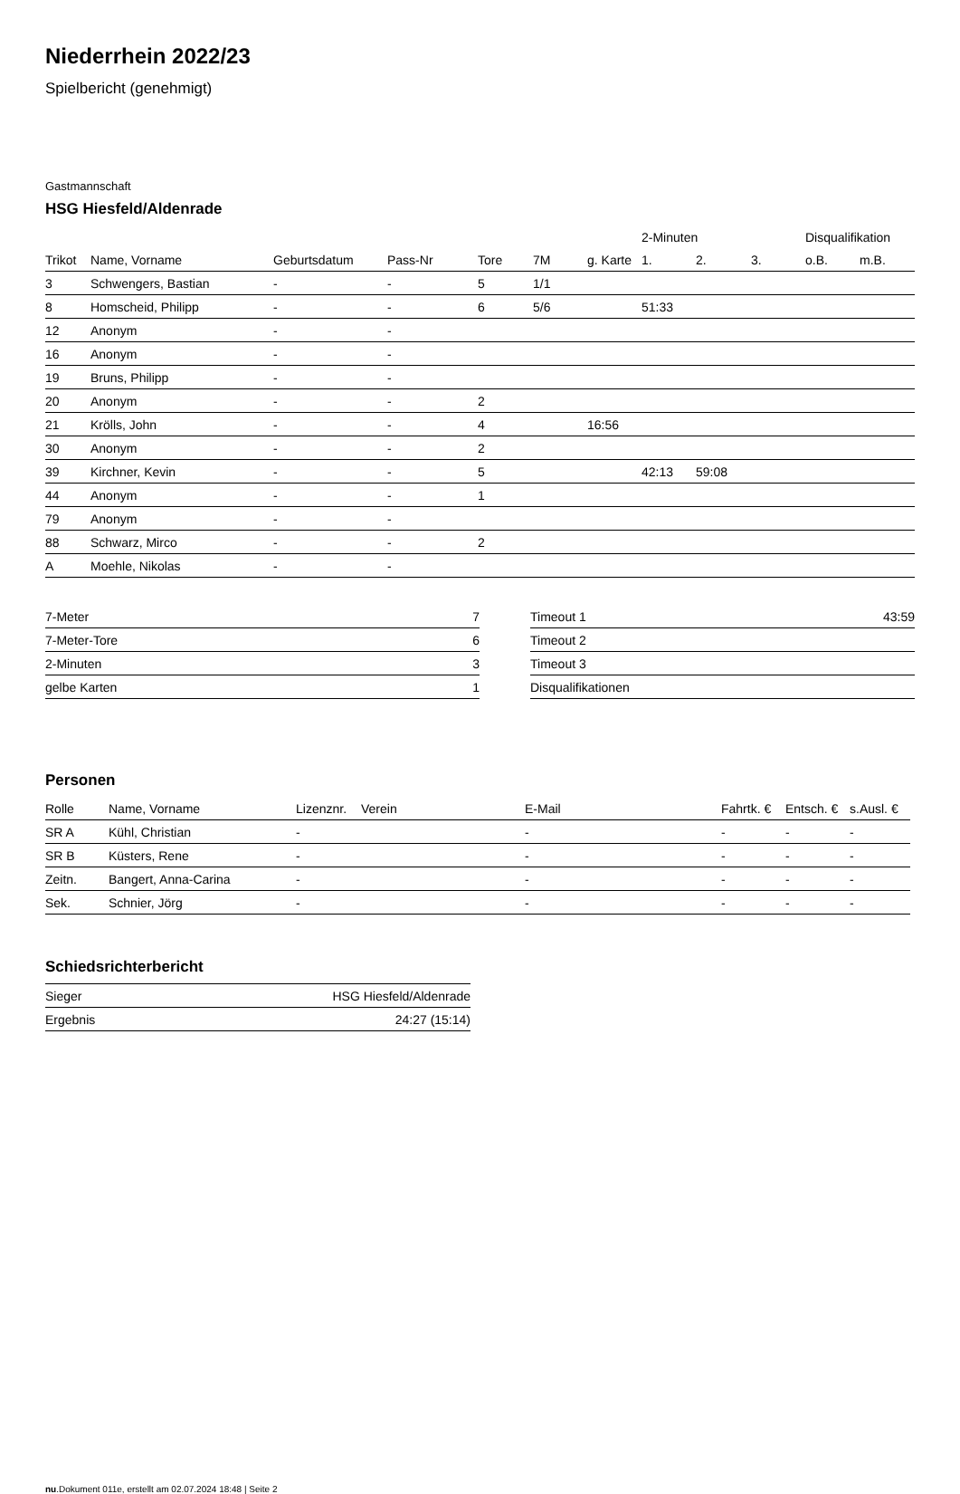Niederrhein 2022/23
Spielbericht (genehmigt)
Gastmannschaft
HSG Hiesfeld/Aldenrade
| | | | | | | | 2-Minuten | | | Disqualifikation | |
| --- | --- | --- | --- | --- | --- | --- | --- | --- | --- | --- | --- |
| Trikot | Name, Vorname | Geburtsdatum | Pass-Nr | Tore | 7M | g. Karte | 1. | 2. | 3. | o.B. | m.B. |
| 3 | Schwengers, Bastian | - | - | 5 | 1/1 | | | | | | |
| 8 | Homscheid, Philipp | - | - | 6 | 5/6 | | 51:33 | | | | |
| 12 | Anonym | - | - | | | | | | | | |
| 16 | Anonym | - | - | | | | | | | | |
| 19 | Bruns, Philipp | - | - | | | | | | | | |
| 20 | Anonym | - | - | 2 | | | | | | | |
| 21 | Krölls, John | - | - | 4 | | 16:56 | | | | | |
| 30 | Anonym | - | - | 2 | | | | | | | |
| 39 | Kirchner, Kevin | - | - | 5 | | | 42:13 | 59:08 | | | |
| 44 | Anonym | - | - | 1 | | | | | | | |
| 79 | Anonym | - | - | | | | | | | | |
| 88 | Schwarz, Mirco | - | - | 2 | | | | | | | |
| A | Moehle, Nikolas | - | - | | | | | | | | |
| 7-Meter | 7 |
| 7-Meter-Tore | 6 |
| 2-Minuten | 3 |
| gelbe Karten | 1 |
| Timeout 1 | 43:59 |
| Timeout 2 | |
| Timeout 3 | |
| Disqualifikationen | |
Personen
| Rolle | Name, Vorname | Lizenznr. | Verein | E-Mail | Fahrtk. € | Entsch. € | s.Ausl. € |
| --- | --- | --- | --- | --- | --- | --- | --- |
| SR A | Kühl, Christian | - | | - | - | - | - |
| SR B | Küsters, Rene | - | | - | - | - | - |
| Zeitn. | Bangert, Anna-Carina | - | | - | - | - | - |
| Sek. | Schnier, Jörg | - | | - | - | - | - |
Schiedsrichterbericht
| Sieger | HSG Hiesfeld/Aldenrade |
| Ergebnis | 24:27 (15:14) |
nu.Dokument 011e, erstellt am 02.07.2024 18:48 | Seite 2